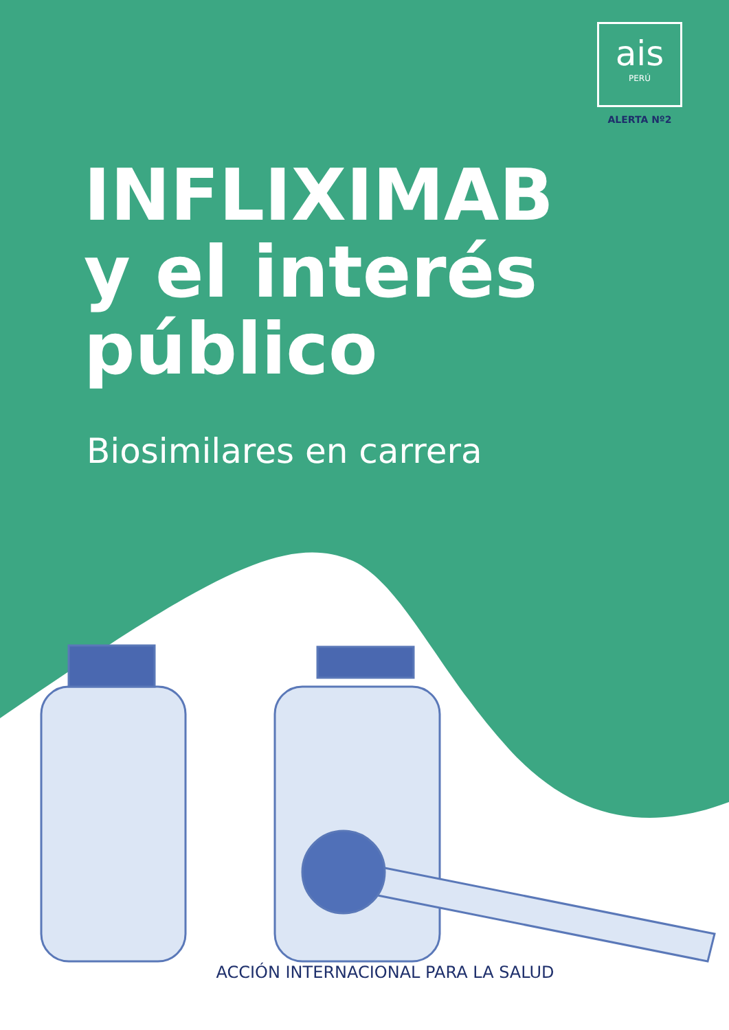ais
PERÚ
ALERTA Nº2
INFLIXIMAB
y el interés
público
Biosimilares en carrera
ACCIÓN INTERNACIONAL PARA LA SALUD